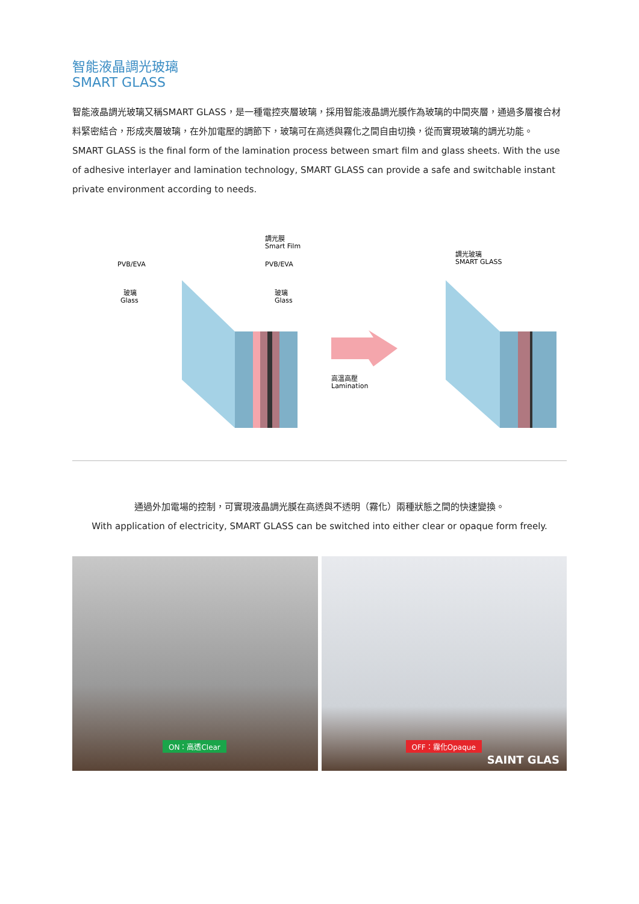智能液晶調光玻璃
SMART GLASS
智能液晶調光玻璃又稱SMART GLASS，是一種電控夾層玻璃，採用智能液晶調光膜作為玻璃的中間夾層，通過多層複合材料緊密結合，形成夾層玻璃，在外加電壓的調節下，玻璃可在高透與霧化之間自由切換，從而實現玻璃的調光功能。
SMART GLASS is the final form of the lamination process between smart film and glass sheets. With the use of adhesive interlayer and lamination technology, SMART GLASS can provide a safe and switchable instant private environment according to needs.
調光膜
Smart Film
PVB/EVA
PVB/EVA
玻璃
Glass
玻璃
Glass
高溫高壓
Lamination
調光玻璃
SMART GLASS
通過外加電場的控制，可實現液晶調光膜在高透與不透明（霧化）兩種狀態之間的快速變換。
With application of electricity, SMART GLASS can be switched into either clear or opaque form freely.
ON：高透Clear
OFF：霧化Opaque
SAINT GLAS